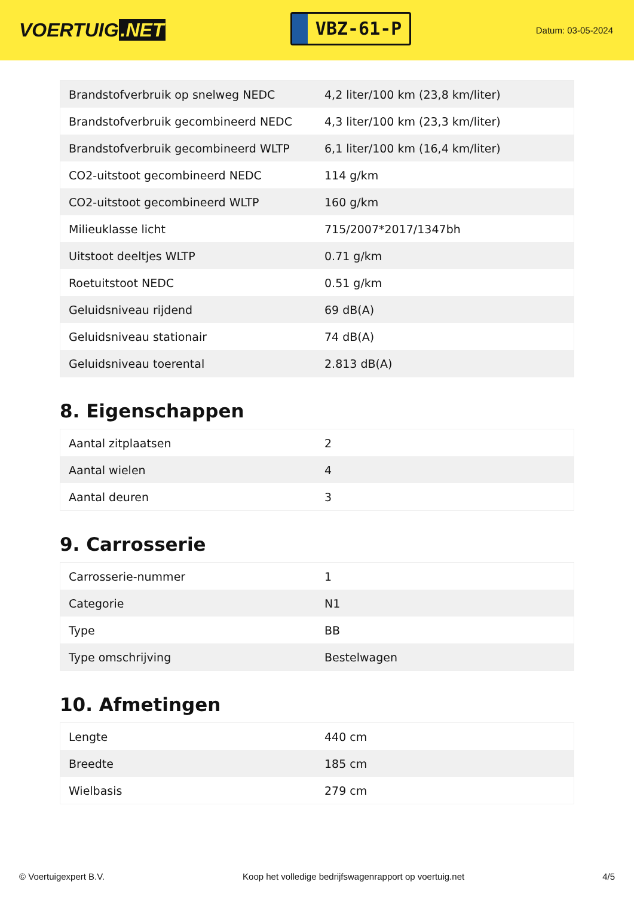VOERTUIG.NET
VBZ-61-P
Datum: 03-05-2024
| Brandstofverbruik op snelweg NEDC | 4,2 liter/100 km (23,8 km/liter) |
| Brandstofverbruik gecombineerd NEDC | 4,3 liter/100 km (23,3 km/liter) |
| Brandstofverbruik gecombineerd WLTP | 6,1 liter/100 km (16,4 km/liter) |
| CO2-uitstoot gecombineerd NEDC | 114 g/km |
| CO2-uitstoot gecombineerd WLTP | 160 g/km |
| Milieuklasse licht | 715/2007*2017/1347bh |
| Uitstoot deeltjes WLTP | 0.71 g/km |
| Roetuitstoot NEDC | 0.51 g/km |
| Geluidsniveau rijdend | 69 dB(A) |
| Geluidsniveau stationair | 74 dB(A) |
| Geluidsniveau toerental | 2.813 dB(A) |
8. Eigenschappen
| Aantal zitplaatsen | 2 |
| Aantal wielen | 4 |
| Aantal deuren | 3 |
9. Carrosserie
| Carrosserie-nummer | 1 |
| Categorie | N1 |
| Type | BB |
| Type omschrijving | Bestelwagen |
10. Afmetingen
| Lengte | 440 cm |
| Breedte | 185 cm |
| Wielbasis | 279 cm |
© Voertuigexpert B.V. Koop het volledige bedrijfswagenrapport op voertuig.net 4/5